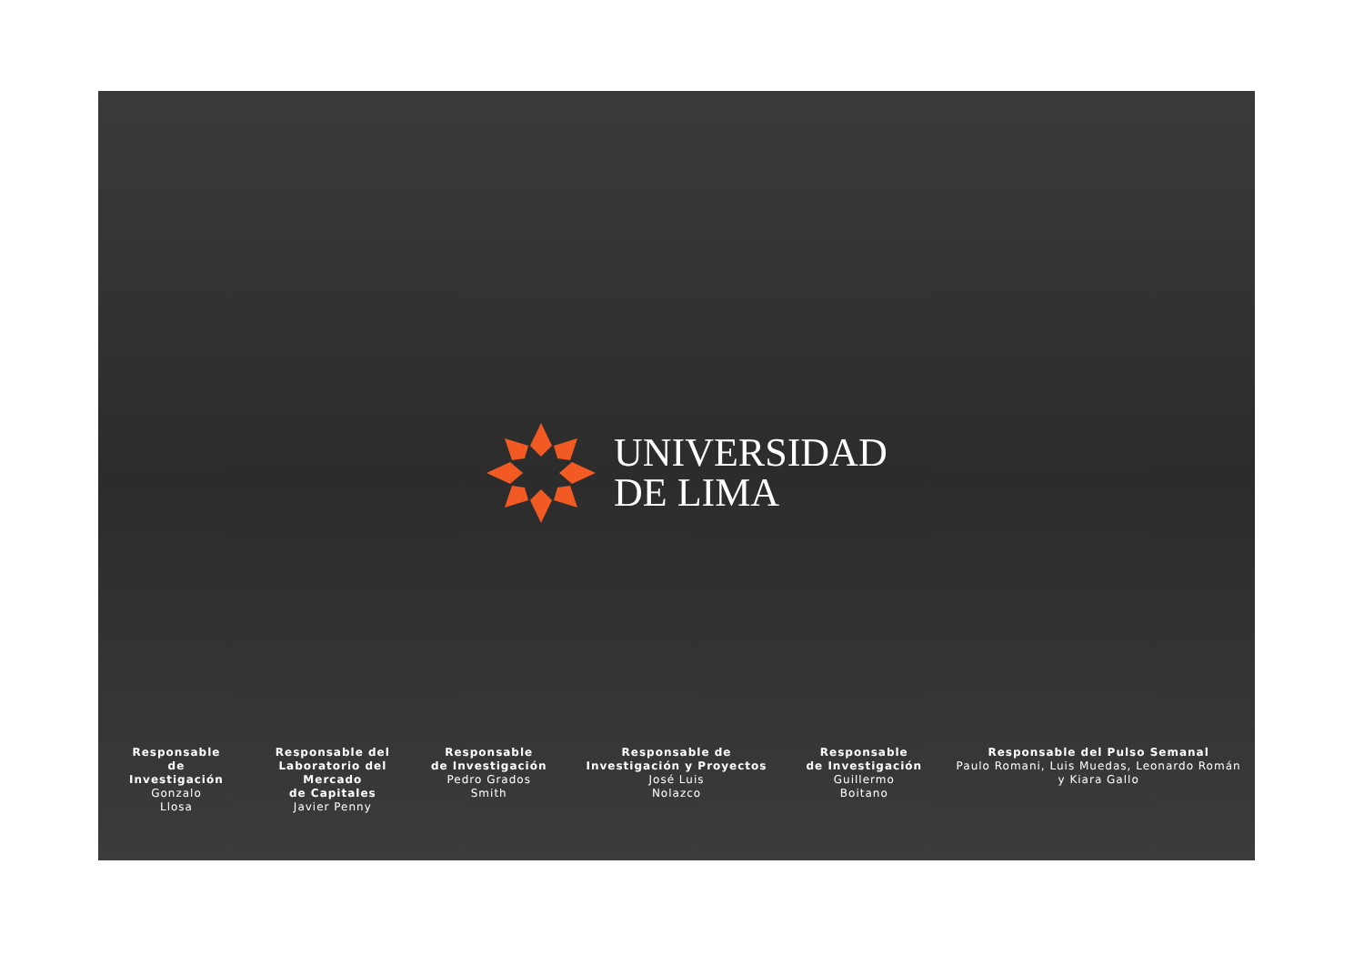UNIVERSIDAD
DE LIMA
Responsable
de
Investigación
Gonzalo
Llosa
Responsable del
Laboratorio del
Mercado
de Capitales
Javier Penny
Responsable
de Investigación
Pedro Grados
Smith
Responsable de
Investigación y Proyectos
José Luis
Nolazco
Responsable
de Investigación
Guillermo
Boitano
Responsable del Pulso Semanal
Paulo Romani, Luis Muedas, Leonardo Román
y Kiara Gallo